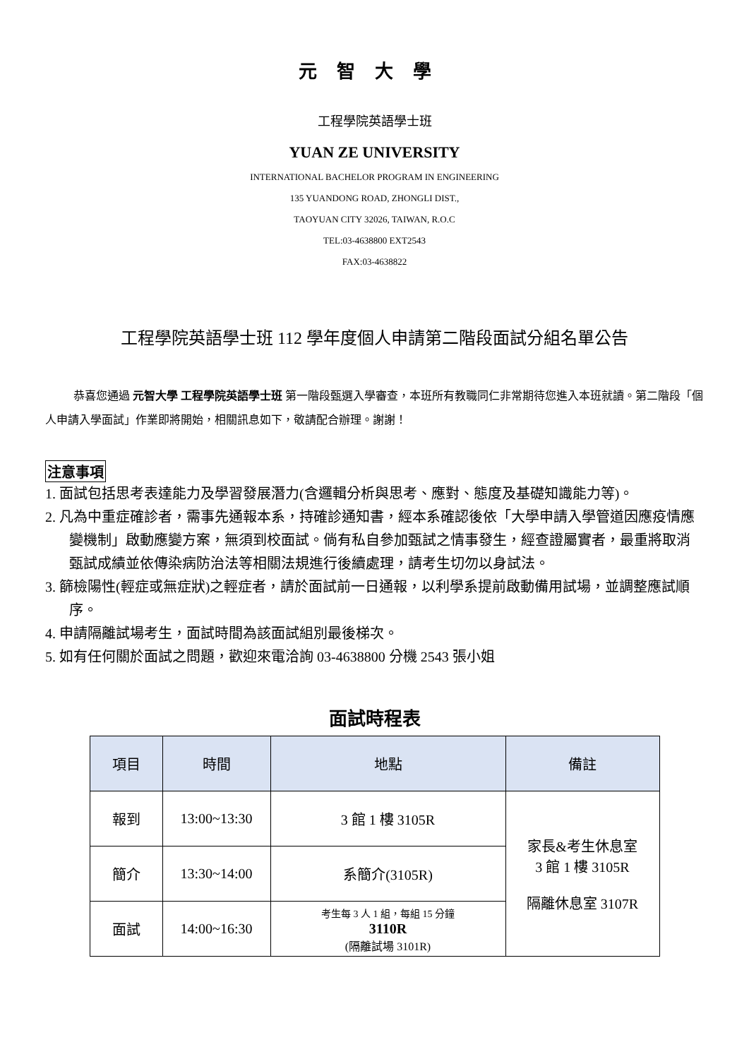元智大學
工程學院英語學士班
YUAN ZE UNIVERSITY
INTERNATIONAL BACHELOR PROGRAM IN ENGINEERING
135 YUANDONG ROAD, ZHONGLI DIST.,
TAOYUAN CITY 32026, TAIWAN, R.O.C
TEL:03-4638800 EXT2543
FAX:03-4638822
工程學院英語學士班 112 學年度個人申請第二階段面試分組名單公告
恭喜您通過 元智大學 工程學院英語學士班 第一階段甄選入學審查，本班所有教職同仁非常期待您進入本班就讀。第二階段「個人申請入學面試」作業即將開始，相關訊息如下，敬請配合辦理。謝謝！
注意事項
1. 面試包括思考表達能力及學習發展潛力(含邏輯分析與思考、應對、態度及基礎知識能力等)。
2. 凡為中重症確診者，需事先通報本系，持確診通知書，經本系確認後依「大學申請入學管道因應疫情應變機制」啟動應變方案，無須到校面試。倘有私自參加甄試之情事發生，經查證屬實者，最重將取消甄試成績並依傳染病防治法等相關法規進行後續處理，請考生切勿以身試法。
3. 篩檢陽性(輕症或無症狀)之輕症者，請於面試前一日通報，以利學系提前啟動備用試場，並調整應試順序。
4. 申請隔離試場考生，面試時間為該面試組別最後梯次。
5. 如有任何關於面試之問題，歡迎來電洽詢 03-4638800 分機 2543 張小姐
面試時程表
| 項目 | 時間 | 地點 | 備註 |
| --- | --- | --- | --- |
| 報到 | 13:00~13:30 | 3 館 1 樓 3105R | 家長&考生休息室 3 館 1 樓 3105R 隔離休息室 3107R |
| 簡介 | 13:30~14:00 | 系簡介(3105R) | |
| 面試 | 14:00~16:30 | 考生每 3 人 1 組，每組 15 分鐘 3110R (隔離試場 3101R) | |